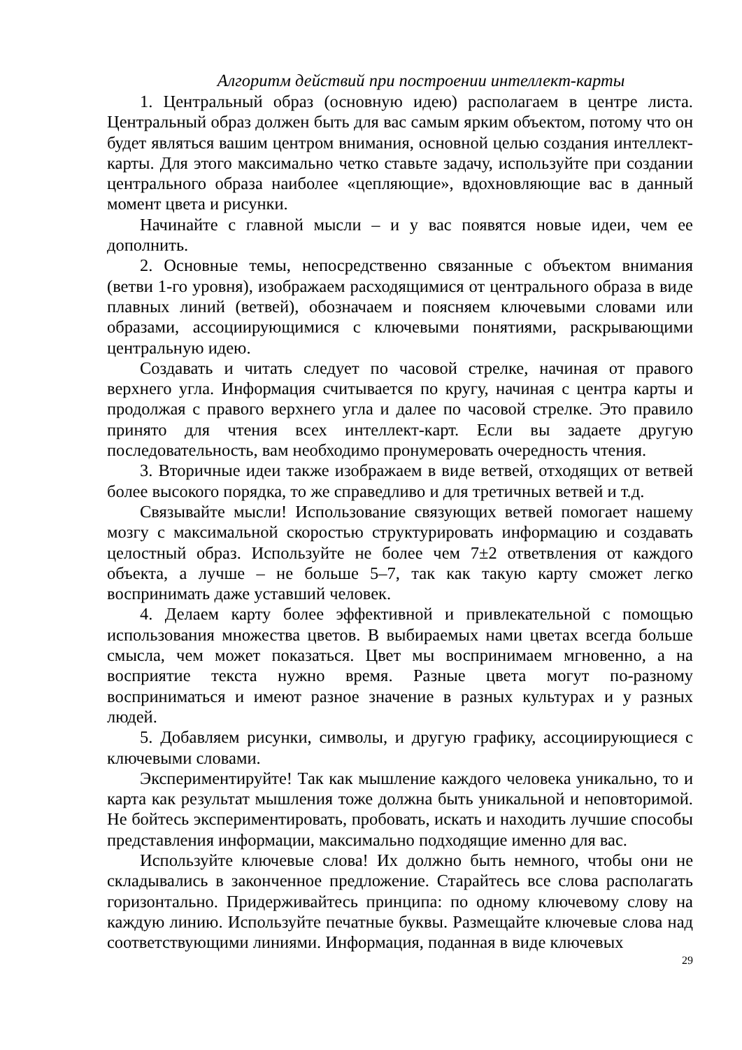Алгоритм действий при построении интеллект-карты
1. Центральный образ (основную идею) располагаем в центре листа. Центральный образ должен быть для вас самым ярким объектом, потому что он будет являться вашим центром внимания, основной целью создания интеллект-карты. Для этого максимально четко ставьте задачу, используйте при создании центрального образа наиболее «цепляющие», вдохновляющие вас в данный момент цвета и рисунки.
Начинайте с главной мысли – и у вас появятся новые идеи, чем ее дополнить.
2. Основные темы, непосредственно связанные с объектом внимания (ветви 1-го уровня), изображаем расходящимися от центрального образа в виде плавных линий (ветвей), обозначаем и поясняем ключевыми словами или образами, ассоциирующимися с ключевыми понятиями, раскрывающими центральную идею.
Создавать и читать следует по часовой стрелке, начиная от правого верхнего угла. Информация считывается по кругу, начиная с центра карты и продолжая с правого верхнего угла и далее по часовой стрелке. Это правило принято для чтения всех интеллект-карт. Если вы задаете другую последовательность, вам необходимо пронумеровать очередность чтения.
3. Вторичные идеи также изображаем в виде ветвей, отходящих от ветвей более высокого порядка, то же справедливо и для третичных ветвей и т.д.
Связывайте мысли! Использование связующих ветвей помогает нашему мозгу с максимальной скоростью структурировать информацию и создавать целостный образ. Используйте не более чем 7±2 ответвления от каждого объекта, а лучше – не больше 5–7, так как такую карту сможет легко воспринимать даже уставший человек.
4. Делаем карту более эффективной и привлекательной с помощью использования множества цветов. В выбираемых нами цветах всегда больше смысла, чем может показаться. Цвет мы воспринимаем мгновенно, а на восприятие текста нужно время. Разные цвета могут по-разному восприниматься и имеют разное значение в разных культурах и у разных людей.
5. Добавляем рисунки, символы, и другую графику, ассоциирующиеся с ключевыми словами.
Экспериментируйте! Так как мышление каждого человека уникально, то и карта как результат мышления тоже должна быть уникальной и неповторимой. Не бойтесь экспериментировать, пробовать, искать и находить лучшие способы представления информации, максимально подходящие именно для вас.
Используйте ключевые слова! Их должно быть немного, чтобы они не складывались в законченное предложение. Старайтесь все слова располагать горизонтально. Придерживайтесь принципа: по одному ключевому слову на каждую линию. Используйте печатные буквы. Размещайте ключевые слова над соответствующими линиями. Информация, поданная в виде ключевых
29